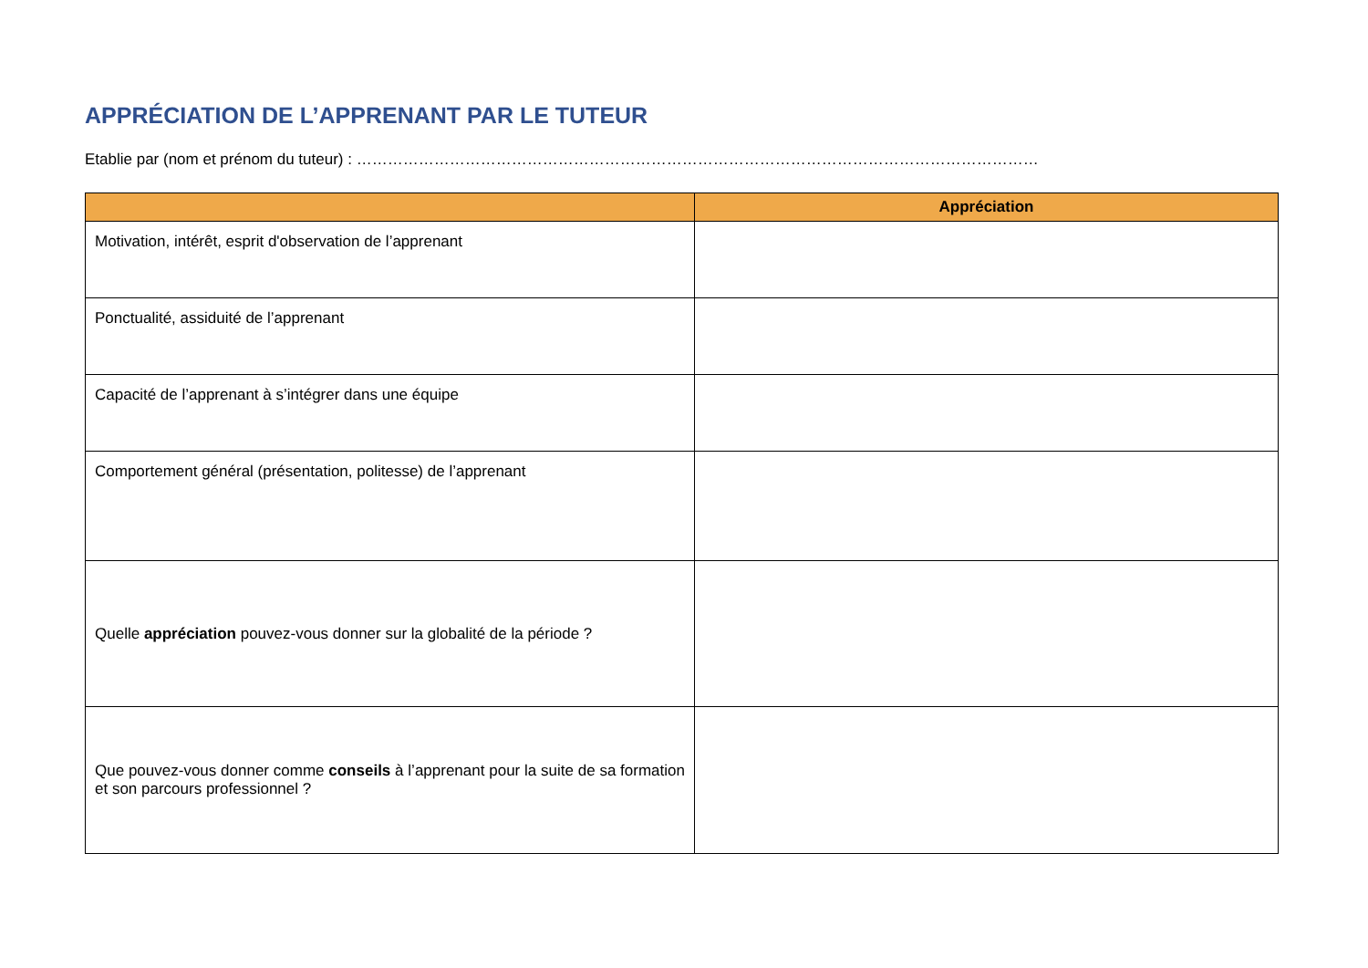APPRÉCIATION DE L’APPRENANT PAR LE TUTEUR
Etablie par (nom et prénom du tuteur) : ……………………………………………………………………………………………………………………
| | Appréciation |
| --- | --- |
| Motivation, intérêt, esprit d'observation de l’apprenant | |
| Ponctualité, assiduité de l’apprenant | |
| Capacité de l’apprenant à s’intégrer dans une équipe | |
| Comportement général (présentation, politesse) de l’apprenant | |
| Quelle appréciation pouvez-vous donner sur la globalité de la période ? | |
| Que pouvez-vous donner comme conseils à l’apprenant pour la suite de sa formation et son parcours professionnel ? | |